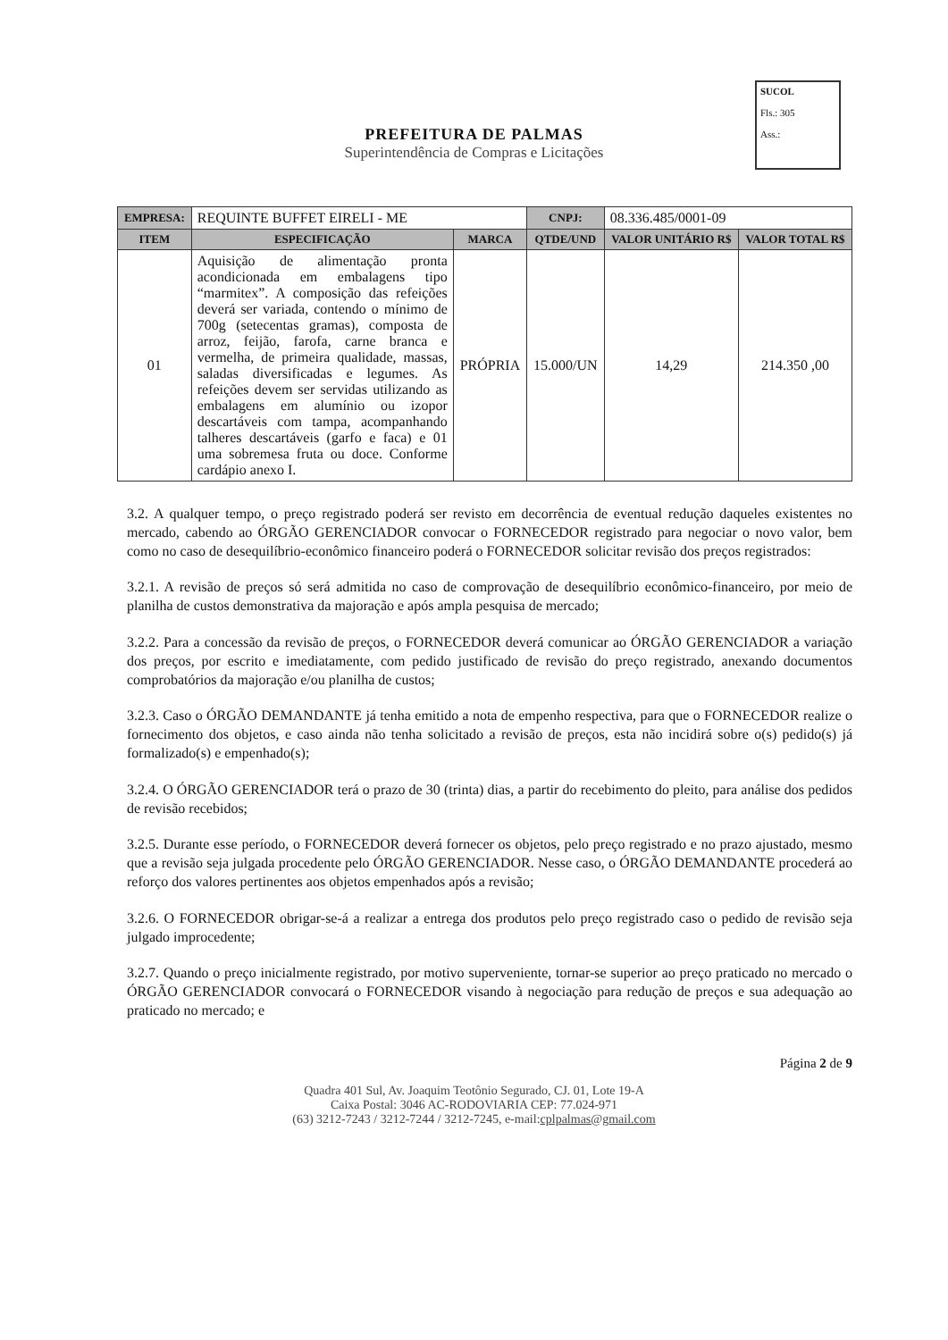SUCOL
Fls.: 305
Ass.:
PREFEITURA DE PALMAS
Superintendência de Compras e Licitações
| EMPRESA: | REQUINTE BUFFET EIRELI - ME | | CNPJ: | 08.336.485/0001-09 | |
| ITEM | ESPECIFICAÇÃO | MARCA | QTDE/UND | VALOR UNITÁRIO R$ | VALOR TOTAL R$ |
| 01 | Aquisição de alimentação pronta acondicionada em embalagens tipo “marmitex”. A composição das refeições deverá ser variada, contendo o mínimo de 700g (setecentas gramas), composta de arroz, feijão, farofa, carne branca e vermelha, de primeira qualidade, massas, saladas diversificadas e legumes. As refeições devem ser servidas utilizando as embalagens em alumínio ou izopor descartáveis com tampa, acompanhando talheres descartáveis (garfo e faca) e 01 uma sobremesa fruta ou doce. Conforme cardápio anexo I. | PRÓPRIA | 15.000/UN | 14,29 | 214.350 ,00 |
3.2. A qualquer tempo, o preço registrado poderá ser revisto em decorrência de eventual redução daqueles existentes no mercado, cabendo ao ÓRGÃO GERENCIADOR convocar o FORNECEDOR registrado para negociar o novo valor, bem como no caso de desequilíbrio-econômico financeiro poderá o FORNECEDOR solicitar revisão dos preços registrados:
3.2.1. A revisão de preços só será admitida no caso de comprovação de desequilíbrio econômico-financeiro, por meio de planilha de custos demonstrativa da majoração e após ampla pesquisa de mercado;
3.2.2. Para a concessão da revisão de preços, o FORNECEDOR deverá comunicar ao ÓRGÃO GERENCIADOR a variação dos preços, por escrito e imediatamente, com pedido justificado de revisão do preço registrado, anexando documentos comprobatórios da majoração e/ou planilha de custos;
3.2.3. Caso o ÓRGÃO DEMANDANTE já tenha emitido a nota de empenho respectiva, para que o FORNECEDOR realize o fornecimento dos objetos, e caso ainda não tenha solicitado a revisão de preços, esta não incidirá sobre o(s) pedido(s) já formalizado(s) e empenhado(s);
3.2.4. O ÓRGÃO GERENCIADOR terá o prazo de 30 (trinta) dias, a partir do recebimento do pleito, para análise dos pedidos de revisão recebidos;
3.2.5. Durante esse período, o FORNECEDOR deverá fornecer os objetos, pelo preço registrado e no prazo ajustado, mesmo que a revisão seja julgada procedente pelo ÓRGÃO GERENCIADOR. Nesse caso, o ÓRGÃO DEMANDANTE procederá ao reforço dos valores pertinentes aos objetos empenhados após a revisão;
3.2.6. O FORNECEDOR obrigar-se-á a realizar a entrega dos produtos pelo preço registrado caso o pedido de revisão seja julgado improcedente;
3.2.7. Quando o preço inicialmente registrado, por motivo superveniente, tornar-se superior ao preço praticado no mercado o ÓRGÃO GERENCIADOR convocará o FORNECEDOR visando à negociação para redução de preços e sua adequação ao praticado no mercado; e
Página 2 de 9
Quadra 401 Sul, Av. Joaquim Teotônio Segurado, CJ. 01, Lote 19-A
Caixa Postal: 3046 AC-RODOVIARIA CEP: 77.024-971
(63) 3212-7243 / 3212-7244 / 3212-7245, e-mail:cplpalmas@gmail.com